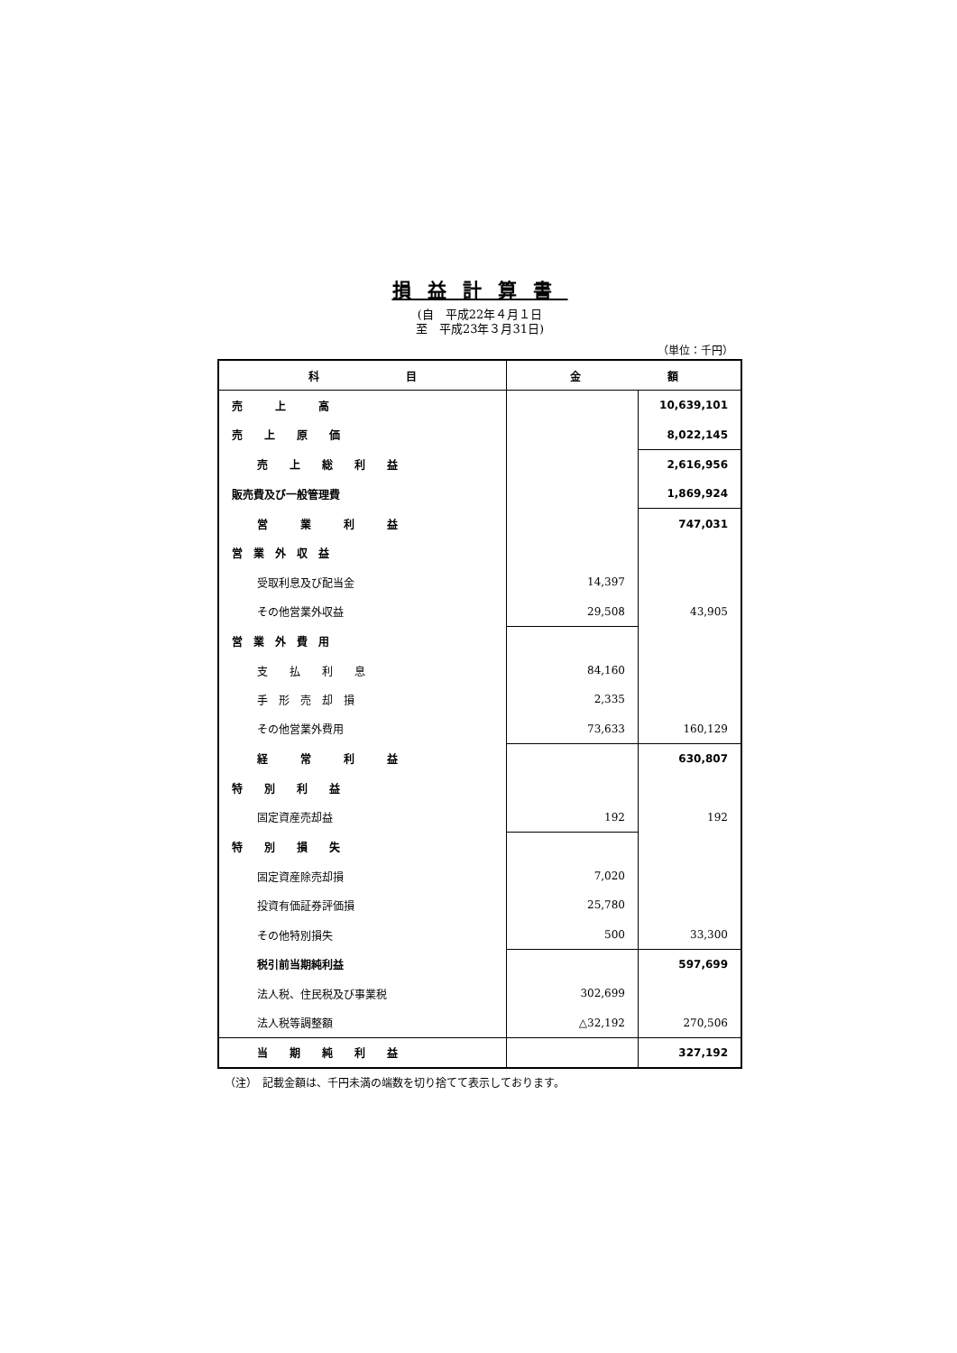損益計算書
(自　平成22年４月１日
至　平成23年３月31日)
（単位：千円）
| 科 目 | 金 額 | |
| --- | --- | --- |
| 売 上 高 | | 10,639,101 |
| 売 上 原 価 | | 8,022,145 |
| 売 上 総 利 益 | | 2,616,956 |
| 販売費及び一般管理費 | | 1,869,924 |
| 営 業 利 益 | | 747,031 |
| 営 業 外 収 益 | | |
| 受取利息及び配当金 | 14,397 | |
| その他営業外収益 | 29,508 | 43,905 |
| 営 業 外 費 用 | | |
| 支 払 利 息 | 84,160 | |
| 手 形 売 却 損 | 2,335 | |
| その他営業外費用 | 73,633 | 160,129 |
| 経 常 利 益 | | 630,807 |
| 特 別 利 益 | | |
| 固定資産売却益 | 192 | 192 |
| 特 別 損 失 | | |
| 固定資産除売却損 | 7,020 | |
| 投資有価証券評価損 | 25,780 | |
| その他特別損失 | 500 | 33,300 |
| 税引前当期純利益 | | 597,699 |
| 法人税、住民税及び事業税 | 302,699 | |
| 法人税等調整額 | △32,192 | 270,506 |
| 当 期 純 利 益 | | 327,192 |
（注）　記載金額は、千円未満の端数を切り捨てて表示しております。